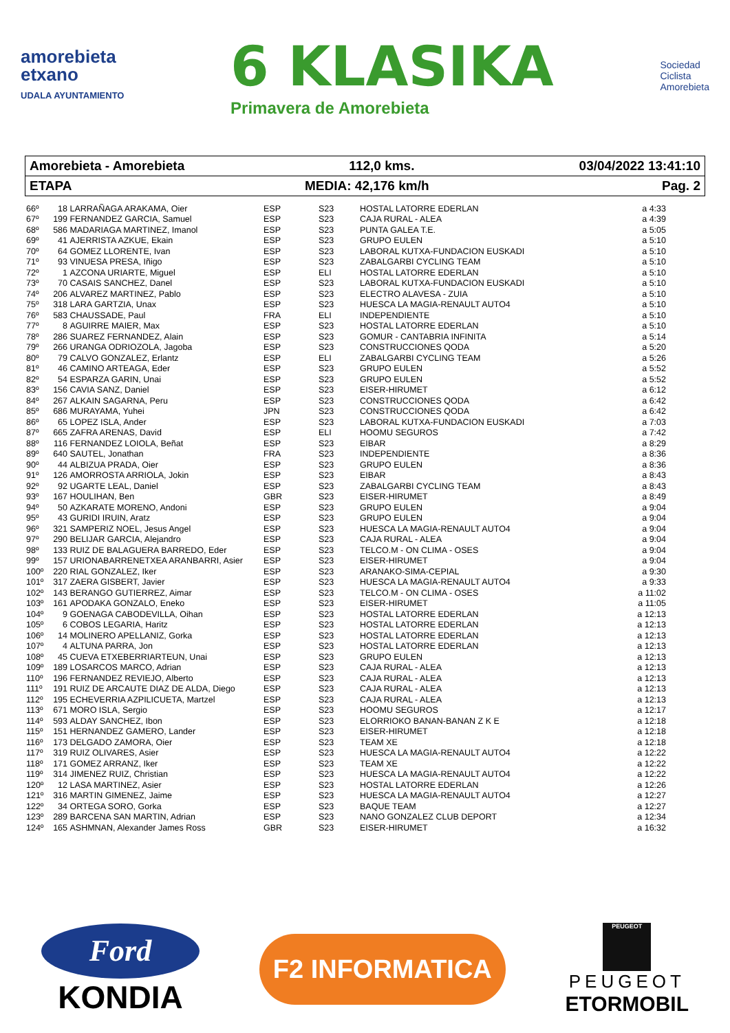amorebieta
etxano
UDALA AYUNTAMIENTO
6 KLASIKA
Primavera de Amorebieta
Sociedad
Ciclista
Amorebieta
Amorebieta - Amorebieta 112,0 kms. 03/04/2022 13:41:10
ETAPA MEDIA: 42,176 km/h Pag. 2
| 66º | 18 | LARRAÑAGA ARAKAMA, Oier | ESP | S23 | HOSTAL LATORRE EDERLAN | a 4:33 |
| 67º | 199 | FERNANDEZ GARCIA, Samuel | ESP | S23 | CAJA RURAL - ALEA | a 4:39 |
| 68º | 586 | MADARIAGA MARTINEZ, Imanol | ESP | S23 | PUNTA GALEA T.E. | a 5:05 |
| 69º | 41 | AJERRISTA AZKUE, Ekain | ESP | S23 | GRUPO EULEN | a 5:10 |
| 70º | 64 | GOMEZ LLORENTE, Ivan | ESP | S23 | LABORAL KUTXA-FUNDACION EUSKADI | a 5:10 |
| 71º | 93 | VINUESA PRESA, Iñigo | ESP | S23 | ZABALGARBI CYCLING TEAM | a 5:10 |
| 72º | 1 | AZCONA URIARTE, Miguel | ESP | ELI | HOSTAL LATORRE EDERLAN | a 5:10 |
| 73º | 70 | CASAIS SANCHEZ, Danel | ESP | S23 | LABORAL KUTXA-FUNDACION EUSKADI | a 5:10 |
| 74º | 206 | ALVAREZ MARTINEZ, Pablo | ESP | S23 | ELECTRO ALAVESA - ZUIA | a 5:10 |
| 75º | 318 | LARA GARTZIA, Unax | ESP | S23 | HUESCA LA MAGIA-RENAULT AUTO4 | a 5:10 |
| 76º | 583 | CHAUSSADE, Paul | FRA | ELI | INDEPENDIENTE | a 5:10 |
| 77º | 8 | AGUIRRE MAIER, Max | ESP | S23 | HOSTAL LATORRE EDERLAN | a 5:10 |
| 78º | 286 | SUAREZ FERNANDEZ, Alain | ESP | S23 | GOMUR - CANTABRIA INFINITA | a 5:14 |
| 79º | 266 | URANGA ODRIOZOLA, Jagoba | ESP | S23 | CONSTRUCCIONES QODA | a 5:20 |
| 80º | 79 | CALVO GONZALEZ, Erlantz | ESP | ELI | ZABALGARBI CYCLING TEAM | a 5:26 |
| 81º | 46 | CAMINO ARTEAGA, Eder | ESP | S23 | GRUPO EULEN | a 5:52 |
| 82º | 54 | ESPARZA GARIN, Unai | ESP | S23 | GRUPO EULEN | a 5:52 |
| 83º | 156 | CAVIA SANZ, Daniel | ESP | S23 | EISER-HIRUMET | a 6:12 |
| 84º | 267 | ALKAIN SAGARNA, Peru | ESP | S23 | CONSTRUCCIONES QODA | a 6:42 |
| 85º | 686 | MURAYAMA, Yuhei | JPN | S23 | CONSTRUCCIONES QODA | a 6:42 |
| 86º | 65 | LOPEZ ISLA, Ander | ESP | S23 | LABORAL KUTXA-FUNDACION EUSKADI | a 7:03 |
| 87º | 665 | ZAFRA ARENAS, David | ESP | ELI | HOOMU SEGUROS | a 7:42 |
| 88º | 116 | FERNANDEZ LOIOLA, Beñat | ESP | S23 | EIBAR | a 8:29 |
| 89º | 640 | SAUTEL, Jonathan | FRA | S23 | INDEPENDIENTE | a 8:36 |
| 90º | 44 | ALBIZUA PRADA, Oier | ESP | S23 | GRUPO EULEN | a 8:36 |
| 91º | 126 | AMORROSTA ARRIOLA, Jokin | ESP | S23 | EIBAR | a 8:43 |
| 92º | 92 | UGARTE LEAL, Daniel | ESP | S23 | ZABALGARBI CYCLING TEAM | a 8:43 |
| 93º | 167 | HOULIHAN, Ben | GBR | S23 | EISER-HIRUMET | a 8:49 |
| 94º | 50 | AZKARATE MORENO, Andoni | ESP | S23 | GRUPO EULEN | a 9:04 |
| 95º | 43 | GURIDI IRUIN, Aratz | ESP | S23 | GRUPO EULEN | a 9:04 |
| 96º | 321 | SAMPERIZ NOEL, Jesus Angel | ESP | S23 | HUESCA LA MAGIA-RENAULT AUTO4 | a 9:04 |
| 97º | 290 | BELIJAR GARCIA, Alejandro | ESP | S23 | CAJA RURAL - ALEA | a 9:04 |
| 98º | 133 | RUIZ DE BALAGUERA BARREDO, Eder | ESP | S23 | TELCO.M - ON CLIMA - OSES | a 9:04 |
| 99º | 157 | URIONABARRENETXEA ARANBARRI, Asier | ESP | S23 | EISER-HIRUMET | a 9:04 |
| 100º | 220 | RIAL GONZALEZ, Iker | ESP | S23 | ARANAKO-SIMA-CEPIAL | a 9:30 |
| 101º | 317 | ZAERA GISBERT, Javier | ESP | S23 | HUESCA LA MAGIA-RENAULT AUTO4 | a 9:33 |
| 102º | 143 | BERANGO GUTIERREZ, Aimar | ESP | S23 | TELCO.M - ON CLIMA - OSES | a 11:02 |
| 103º | 161 | APODAKA GONZALO, Eneko | ESP | S23 | EISER-HIRUMET | a 11:05 |
| 104º | 9 | GOENAGA CABODEVILLA, Oihan | ESP | S23 | HOSTAL LATORRE EDERLAN | a 12:13 |
| 105º | 6 | COBOS LEGARIA, Haritz | ESP | S23 | HOSTAL LATORRE EDERLAN | a 12:13 |
| 106º | 14 | MOLINERO APELLANIZ, Gorka | ESP | S23 | HOSTAL LATORRE EDERLAN | a 12:13 |
| 107º | 4 | ALTUNA PARRA, Jon | ESP | S23 | HOSTAL LATORRE EDERLAN | a 12:13 |
| 108º | 45 | CUEVA ETXEBERRIARTEUN, Unai | ESP | S23 | GRUPO EULEN | a 12:13 |
| 109º | 189 | LOSARCOS MARCO, Adrian | ESP | S23 | CAJA RURAL - ALEA | a 12:13 |
| 110º | 196 | FERNANDEZ REVIEJO, Alberto | ESP | S23 | CAJA RURAL - ALEA | a 12:13 |
| 111º | 191 | RUIZ DE ARCAUTE DIAZ DE ALDA, Diego | ESP | S23 | CAJA RURAL - ALEA | a 12:13 |
| 112º | 195 | ECHEVERRIA AZPILICUETA, Martzel | ESP | S23 | CAJA RURAL - ALEA | a 12:13 |
| 113º | 671 | MORO ISLA, Sergio | ESP | S23 | HOOMU SEGUROS | a 12:17 |
| 114º | 593 | ALDAY SANCHEZ, Ibon | ESP | S23 | ELORRIOKO BANAN-BANAN Z K E | a 12:18 |
| 115º | 151 | HERNANDEZ GAMERO, Lander | ESP | S23 | EISER-HIRUMET | a 12:18 |
| 116º | 173 | DELGADO ZAMORA, Oier | ESP | S23 | TEAM XE | a 12:18 |
| 117º | 319 | RUIZ OLIVARES, Asier | ESP | S23 | HUESCA LA MAGIA-RENAULT AUTO4 | a 12:22 |
| 118º | 171 | GOMEZ ARRANZ, Iker | ESP | S23 | TEAM XE | a 12:22 |
| 119º | 314 | JIMENEZ RUIZ, Christian | ESP | S23 | HUESCA LA MAGIA-RENAULT AUTO4 | a 12:22 |
| 120º | 12 | LASA MARTINEZ, Asier | ESP | S23 | HOSTAL LATORRE EDERLAN | a 12:26 |
| 121º | 316 | MARTIN GIMENEZ, Jaime | ESP | S23 | HUESCA LA MAGIA-RENAULT AUTO4 | a 12:27 |
| 122º | 34 | ORTEGA SORO, Gorka | ESP | S23 | BAQUE TEAM | a 12:27 |
| 123º | 289 | BARCENA SAN MARTIN, Adrian | ESP | S23 | NANO GONZALEZ CLUB DEPORT | a 12:34 |
| 124º | 165 | ASHMNAN, Alexander James Ross | GBR | S23 | EISER-HIRUMET | a 16:32 |
Ford
KONDIA
F2 INFORMATICA
PEUGEOT
PEUGEOT
ETORMOBIL